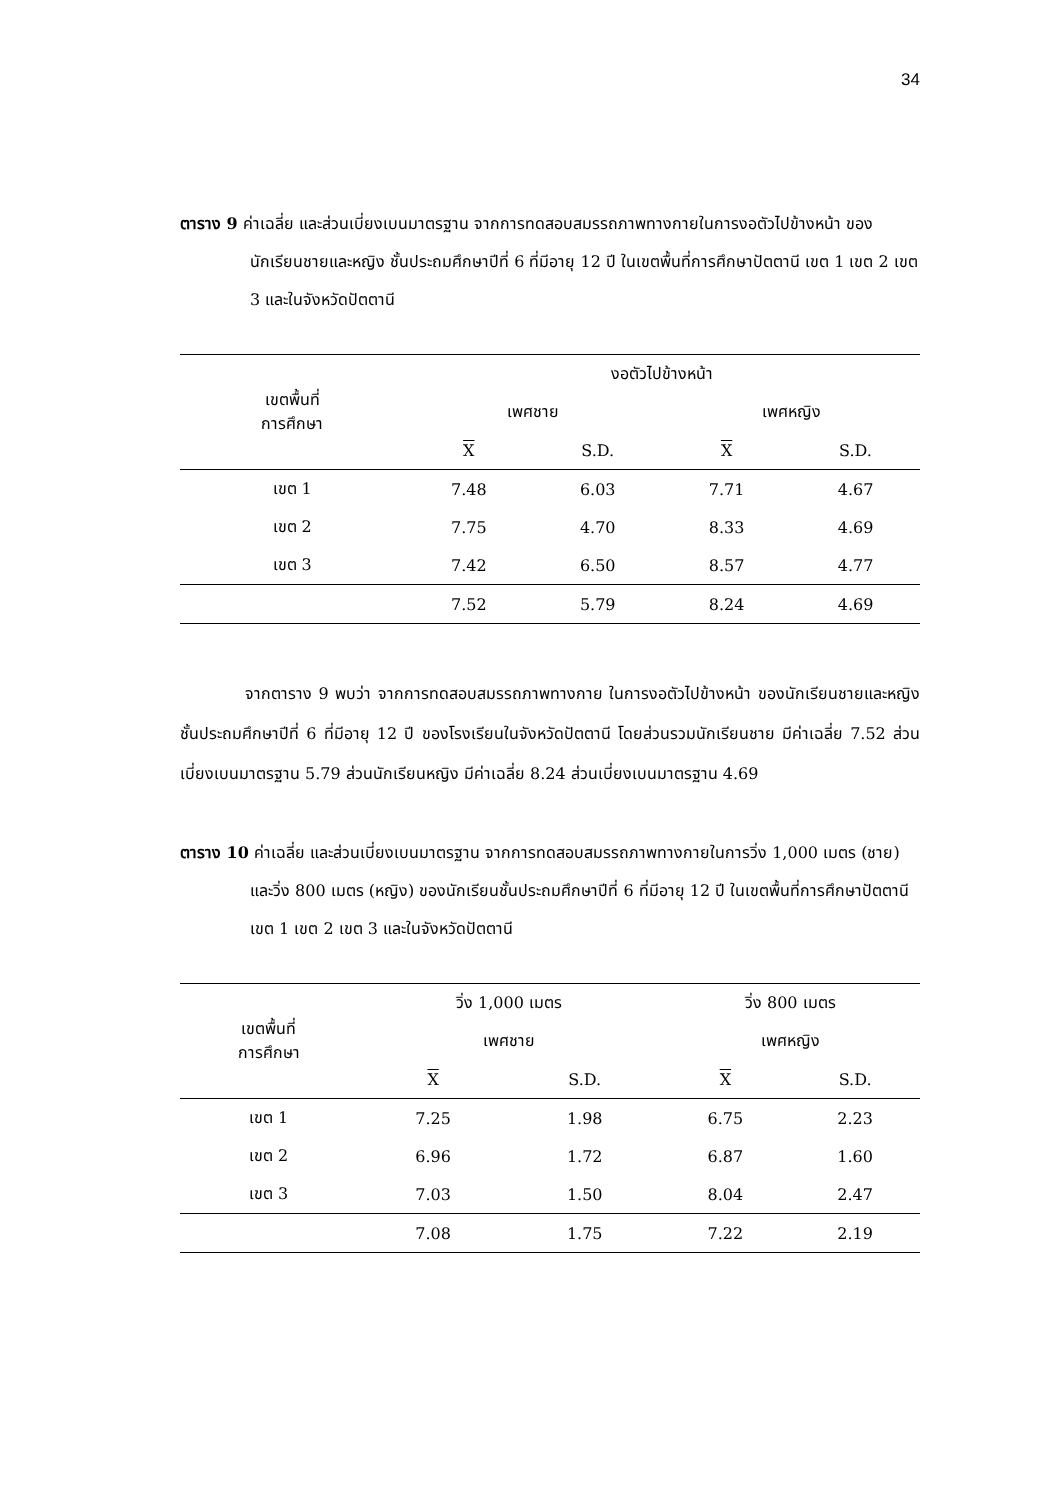34
ตาราง 9 ค่าเฉลี่ย และส่วนเบี่ยงเบนมาตรฐาน จากการทดสอบสมรรถภาพทางกายในการงอตัวไปข้างหน้า ของนักเรียนชายและหญิง ชั้นประถมศึกษาปีที่ 6 ที่มีอายุ 12 ปี ในเขตพื้นที่การศึกษาปัตตานี เขต 1 เขต 2 เขต 3 และในจังหวัดปัตตานี
| เขตพื้นที่ การศึกษา | งอตัวไปข้างหน้า | | | |
| --- | --- | --- | --- | --- |
| | เพศชาย | | เพศหญิง | |
| | X | S.D. | X | S.D. |
| เขต 1 | 7.48 | 6.03 | 7.71 | 4.67 |
| เขต 2 | 7.75 | 4.70 | 8.33 | 4.69 |
| เขต 3 | 7.42 | 6.50 | 8.57 | 4.77 |
| | 7.52 | 5.79 | 8.24 | 4.69 |
จากตาราง 9 พบว่า จากการทดสอบสมรรถภาพทางกาย ในการงอตัวไปข้างหน้า ของนักเรียนชายและหญิง ชั้นประถมศึกษาปีที่ 6 ที่มีอายุ 12 ปี ของโรงเรียนในจังหวัดปัตตานี โดยส่วนรวมนักเรียนชาย มีค่าเฉลี่ย 7.52 ส่วนเบี่ยงเบนมาตรฐาน 5.79 ส่วนนักเรียนหญิง มีค่าเฉลี่ย 8.24 ส่วนเบี่ยงเบนมาตรฐาน 4.69
ตาราง 10 ค่าเฉลี่ย และส่วนเบี่ยงเบนมาตรฐาน จากการทดสอบสมรรถภาพทางกายในการวิ่ง 1,000 เมตร (ชาย) และวิ่ง 800 เมตร (หญิง) ของนักเรียนชั้นประถมศึกษาปีที่ 6 ที่มีอายุ 12 ปี ในเขตพื้นที่การศึกษาปัตตานี เขต 1 เขต 2 เขต 3 และในจังหวัดปัตตานี
| เขตพื้นที่ การศึกษา | วิ่ง 1,000 เมตร | | วิ่ง 800 เมตร | |
| --- | --- | --- | --- | --- |
| | เพศชาย | | เพศหญิง | |
| | X | S.D. | X | S.D. |
| เขต 1 | 7.25 | 1.98 | 6.75 | 2.23 |
| เขต 2 | 6.96 | 1.72 | 6.87 | 1.60 |
| เขต 3 | 7.03 | 1.50 | 8.04 | 2.47 |
| | 7.08 | 1.75 | 7.22 | 2.19 |